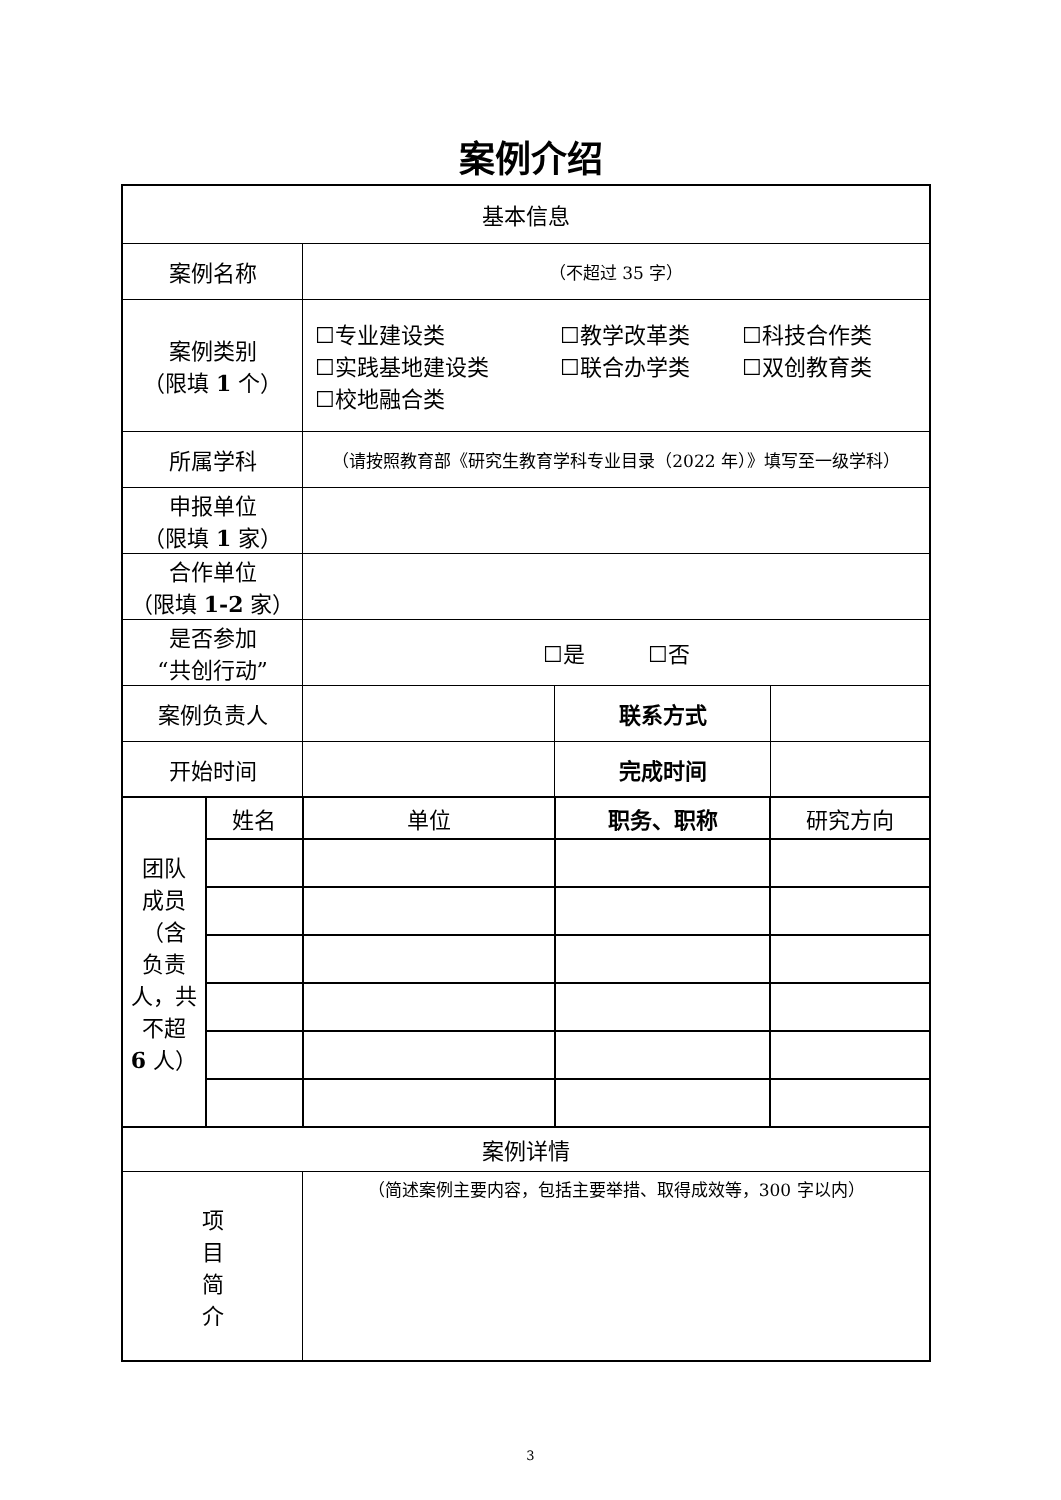案例介绍
| 基本信息 | | | | |
| 案例名称 | | （不超过 35 字） | | |
| 案例类别 （限填 1 个） | | / ☐专业建设类 / ☐教学改革类 / ☐科技合作类 / / ☐实践基地建设类 / ☐联合办学类 / ☐双创教育类 / / ☐校地融合类 / / / | | |
| 所属学科 | | （请按照教育部《研究生教育学科专业目录（2022 年）》填写至一级学科） | | |
| 申报单位 （限填 1 家） | | | | |
| 合作单位 （限填 1-2 家） | | | | |
| 是否参加 “共创行动” | | ☐是 ☐否 | | |
| 案例负责人 | | | 联系方式 | |
| 开始时间 | | | 完成时间 | |
| 团队 成员 （含 负责 人，共 不超 6 人） | 姓名 | 单位 | 职务、职称 | 研究方向 |
| 案例详情 | | | | |
| 项 目 简 介 | | （简述案例主要内容，包括主要举措、取得成效等，300 字以内） | | |
3